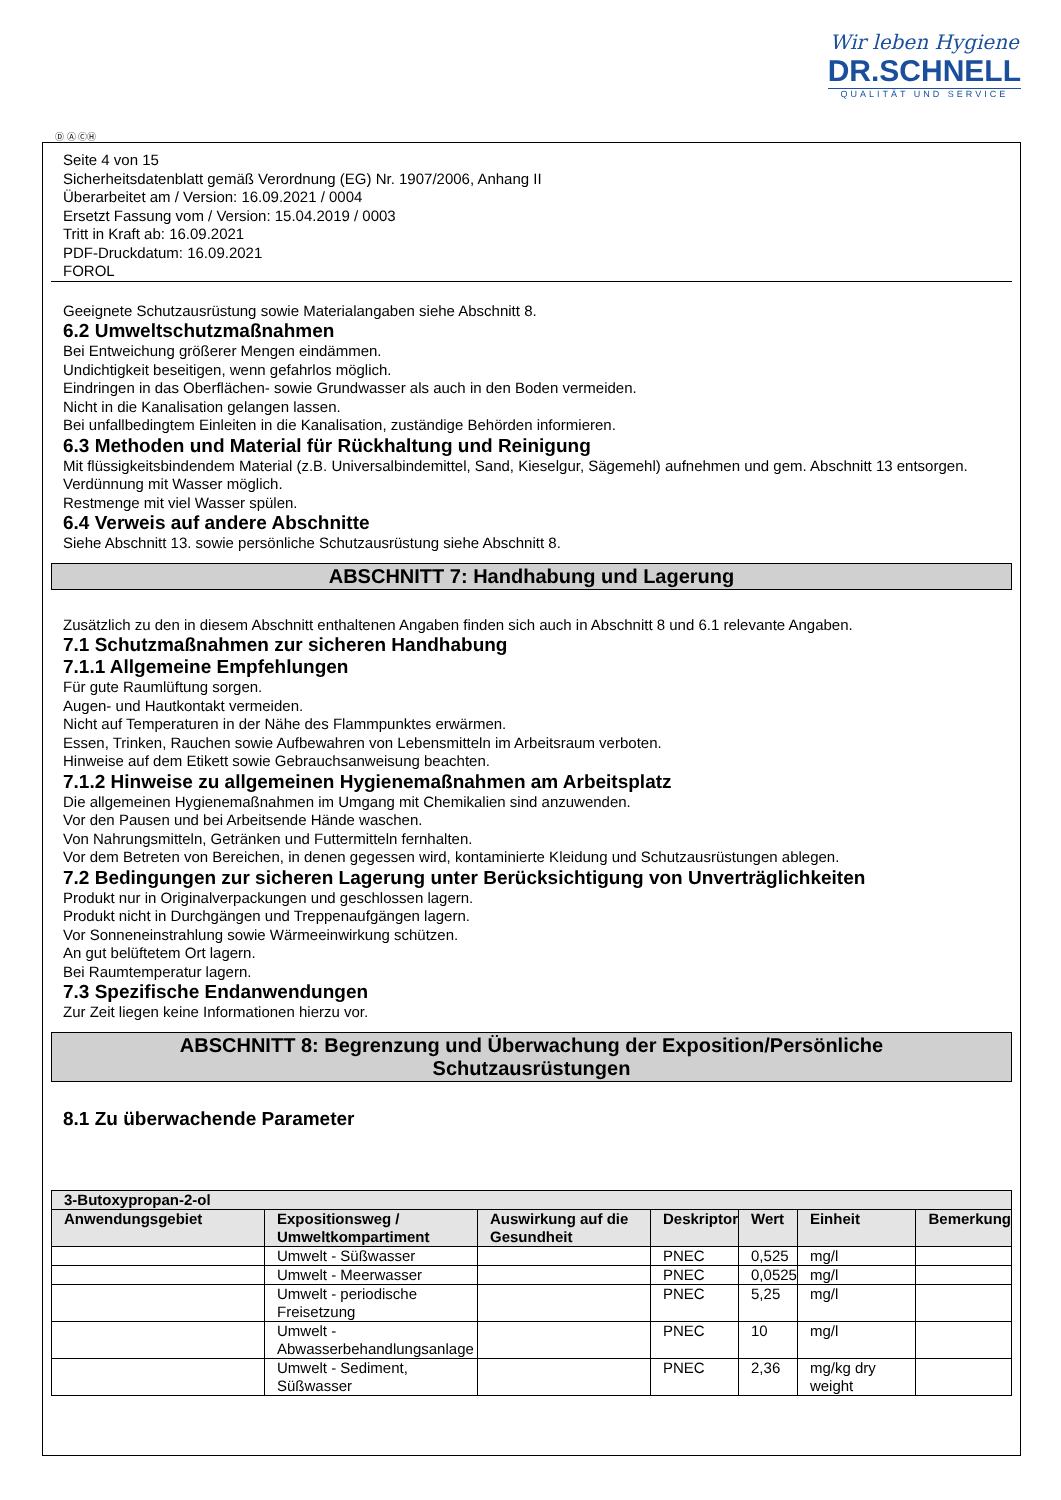Wir leben Hygiene
DR.SCHNELL
QUALITÄT UND SERVICE
Ⓓ Ⓐ ⒸⒽ
Seite 4 von 15
Sicherheitsdatenblatt gemäß Verordnung (EG) Nr. 1907/2006, Anhang II
Überarbeitet am / Version: 16.09.2021 / 0004
Ersetzt Fassung vom / Version: 15.04.2019 / 0003
Tritt in Kraft ab: 16.09.2021
PDF-Druckdatum: 16.09.2021
FOROL
Geeignete Schutzausrüstung sowie Materialangaben siehe Abschnitt 8.
6.2 Umweltschutzmaßnahmen
Bei Entweichung größerer Mengen eindämmen.
Undichtigkeit beseitigen, wenn gefahrlos möglich.
Eindringen in das Oberflächen- sowie Grundwasser als auch in den Boden vermeiden.
Nicht in die Kanalisation gelangen lassen.
Bei unfallbedingtem Einleiten in die Kanalisation, zuständige Behörden informieren.
6.3 Methoden und Material für Rückhaltung und Reinigung
Mit flüssigkeitsbindendem Material (z.B. Universalbindemittel, Sand, Kieselgur, Sägemehl) aufnehmen und gem. Abschnitt 13 entsorgen.
Verdünnung mit Wasser möglich.
Restmenge mit viel Wasser spülen.
6.4 Verweis auf andere Abschnitte
Siehe Abschnitt 13. sowie persönliche Schutzausrüstung siehe Abschnitt 8.
ABSCHNITT 7: Handhabung und Lagerung
Zusätzlich zu den in diesem Abschnitt enthaltenen Angaben finden sich auch in Abschnitt 8 und 6.1 relevante Angaben.
7.1 Schutzmaßnahmen zur sicheren Handhabung
7.1.1 Allgemeine Empfehlungen
Für gute Raumlüftung sorgen.
Augen- und Hautkontakt vermeiden.
Nicht auf Temperaturen in der Nähe des Flammpunktes erwärmen.
Essen, Trinken, Rauchen sowie Aufbewahren von Lebensmitteln im Arbeitsraum verboten.
Hinweise auf dem Etikett sowie Gebrauchsanweisung beachten.
7.1.2 Hinweise zu allgemeinen Hygienemaßnahmen am Arbeitsplatz
Die allgemeinen Hygienemaßnahmen im Umgang mit Chemikalien sind anzuwenden.
Vor den Pausen und bei Arbeitsende Hände waschen.
Von Nahrungsmitteln, Getränken und Futtermitteln fernhalten.
Vor dem Betreten von Bereichen, in denen gegessen wird, kontaminierte Kleidung und Schutzausrüstungen ablegen.
7.2 Bedingungen zur sicheren Lagerung unter Berücksichtigung von Unverträglichkeiten
Produkt nur in Originalverpackungen und geschlossen lagern.
Produkt nicht in Durchgängen und Treppenaufgängen lagern.
Vor Sonneneinstrahlung sowie Wärmeeinwirkung schützen.
An gut belüftetem Ort lagern.
Bei Raumtemperatur lagern.
7.3 Spezifische Endanwendungen
Zur Zeit liegen keine Informationen hierzu vor.
ABSCHNITT 8: Begrenzung und Überwachung der Exposition/Persönliche
Schutzausrüstungen
8.1 Zu überwachende Parameter
| 3-Butoxypropan-2-ol | | | | | | |
| --- | --- | --- | --- | --- | --- | --- |
| Anwendungsgebiet | Expositionsweg / Umweltkompartiment | Auswirkung auf die Gesundheit | Deskriptor | Wert | Einheit | Bemerkung |
| | Umwelt - Süßwasser | | PNEC | 0,525 | mg/l | |
| | Umwelt - Meerwasser | | PNEC | 0,0525 | mg/l | |
| | Umwelt - periodische Freisetzung | | PNEC | 5,25 | mg/l | |
| | Umwelt - Abwasserbehandlungsanlage | | PNEC | 10 | mg/l | |
| | Umwelt - Sediment, Süßwasser | | PNEC | 2,36 | mg/kg dry weight | |